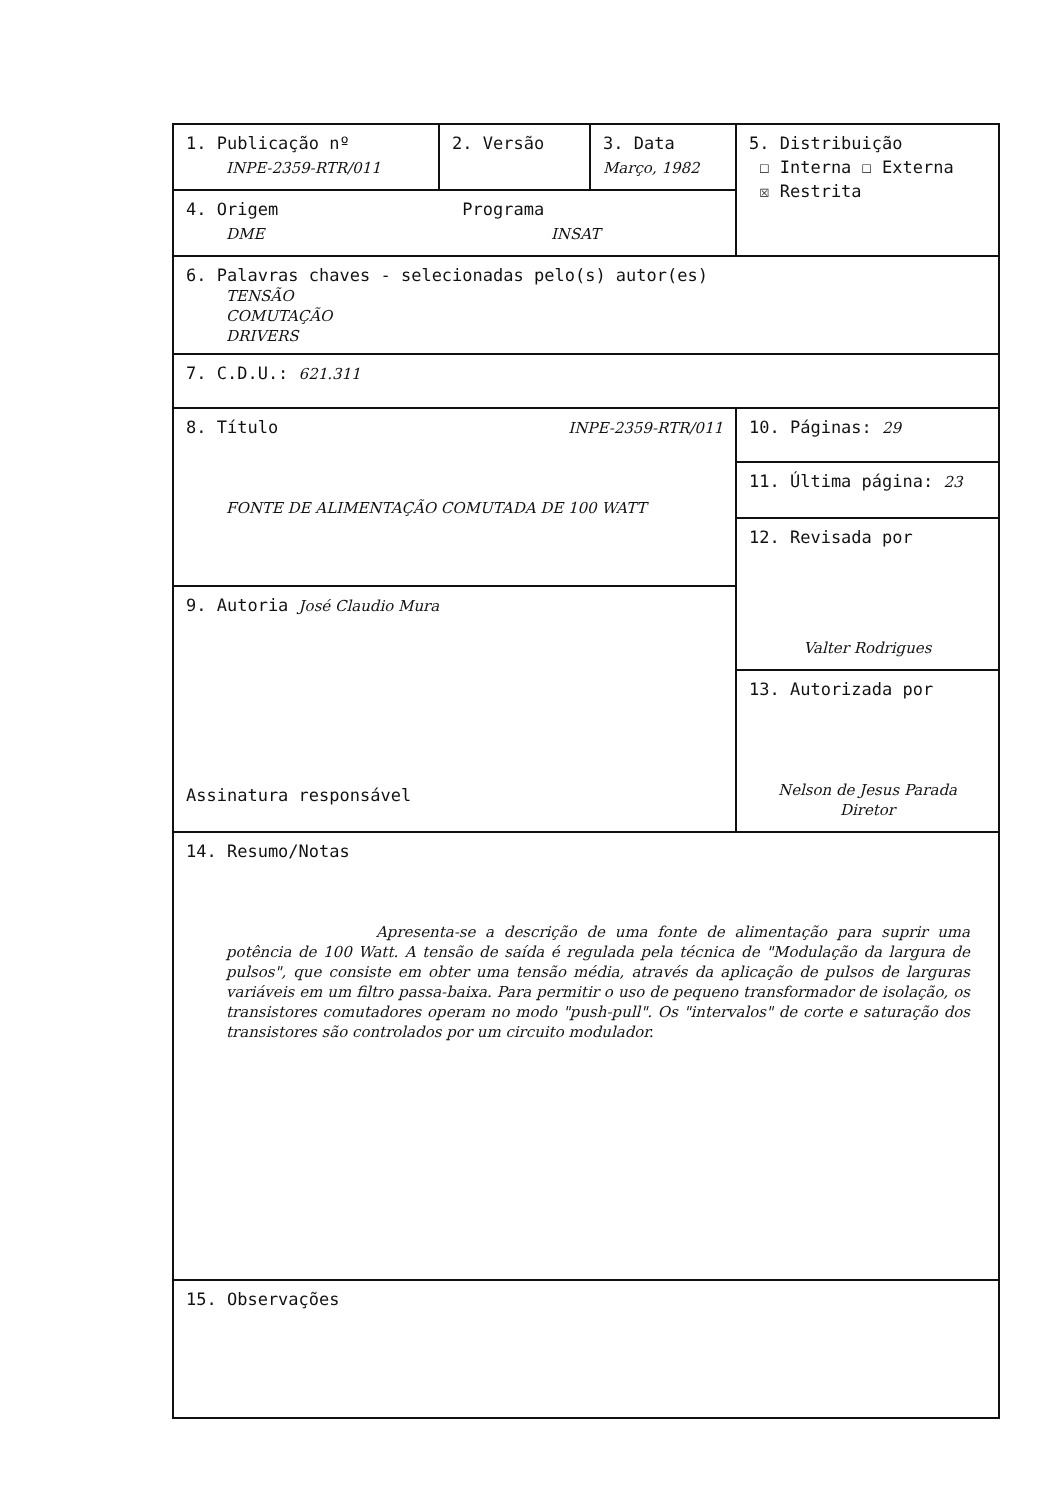| 1. Publicação nº INPE-2359-RTR/011 | 2. Versão | 3. Data Março, 1982 | 5. Distribuição ☐ Interna ☐ Externa ☒ Restrita |
| 4. Origem Programa DME INSAT | | | |
| 6. Palavras chaves - selecionadas pelo(s) autor(es) TENSÃO COMUTAÇÃO DRIVERS | | | |
| 7. C.D.U.: 621.311 | | | |
| 8. Título INPE-2359-RTR/011 FONTE DE ALIMENTAÇÃO COMUTADA DE 100 WATT | | | 10. Páginas: 29 |
| | | | 11. Última página: 23 |
| | | | 12. Revisada por Valter Rodrigues |
| 9. Autoria José Claudio Mura Assinatura responsável | | | |
| | | | 13. Autorizada por Nelson de Jesus Parada Diretor |
| 14. Resumo/Notas Apresenta-se a descrição de uma fonte de alimentação para suprir uma potência de 100 Watt. A tensão de saída é regulada pela técnica de "Modulação da largura de pulsos", que consiste em obter uma tensão média, através da aplicação de pulsos de larguras variáveis em um filtro passa-baixa. Para permitir o uso de pequeno transformador de isolação, os transistores comutadores operam no modo "push-pull". Os "intervalos" de corte e saturação dos transistores são controlados por um circuito modulador. | | | |
| 15. Observações | | | |